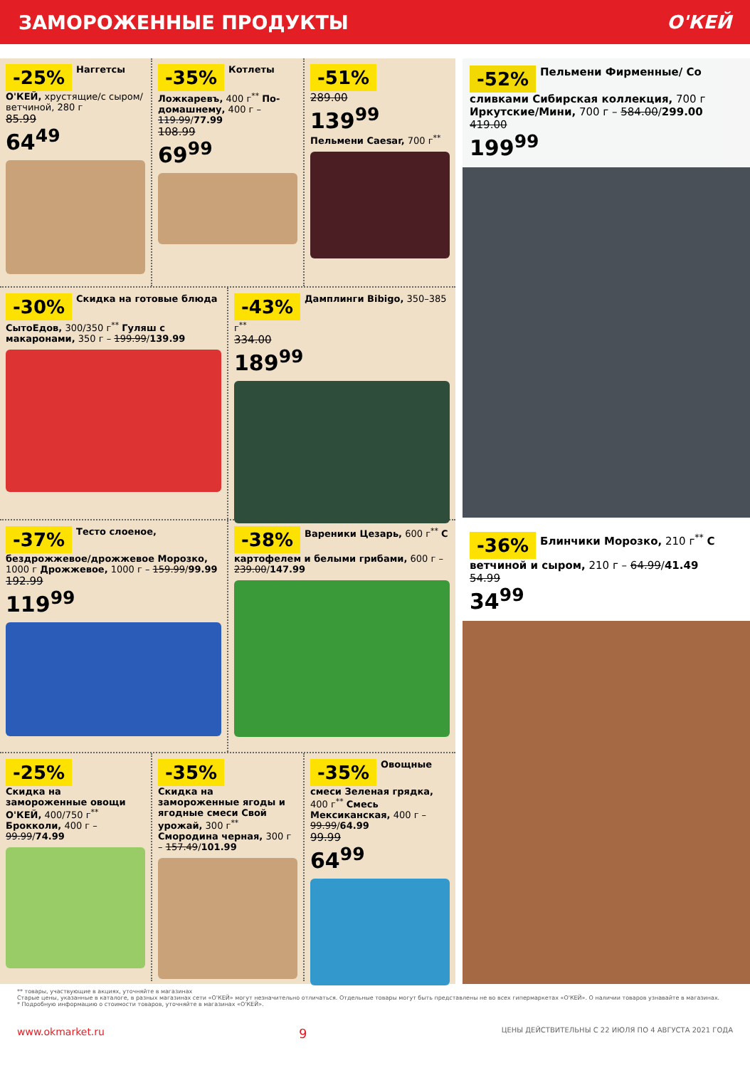ЗАМОРОЖЕННЫЕ ПРОДУКТЫ О'КЕЙ
-25% Наггетсы О'КЕЙ, хрустящие/с сыром/ ветчиной, 280 г
85.99
64<sup>49</sup>
-35% Котлеты Ложкаревъ, 400 г<sup>**</sup> По-домашнему, 400 г – 119.99/77.99
108.99
69<sup>99</sup>
-51%
289.00
139<sup>99</sup>
Пельмени Caesar, 700 г<sup>**</sup>
-30% Скидка на готовые блюда СытоЕдов, 300/350 г<sup>**</sup> Гуляш с макаронами, 350 г – 199.99/139.99
-43% Дамплинги Bibigo, 350–385 г<sup>**</sup>
334.00
189<sup>99</sup>
-37% Тесто слоеное, бездрожжевое/дрожжевое Морозко, 1000 г Дрожжевое, 1000 г – 159.99/99.99
192.99
119<sup>99</sup>
-38% Вареники Цезарь, 600 г<sup>**</sup> С картофелем и белыми грибами, 600 г – 239.00/147.99
-25%
Скидка на замороженные овощи О'КЕЙ, 400/750 г<sup>**</sup> Брокколи, 400 г – 99.99/74.99
-35%
Скидка на замороженные ягоды и ягодные смеси Свой урожай, 300 г<sup>**</sup> Смородина черная, 300 г – 157.49/101.99
-35% Овощные смеси Зеленая грядка, 400 г<sup>**</sup> Смесь Мексиканская, 400 г – 99.99/64.99
99.99
64<sup>99</sup>
-52% Пельмени Фирменные/ Со сливками Сибирская коллекция, 700 г Иркутские/Мини, 700 г – 584.00/299.00
419.00
199<sup>99</sup>
-36% Блинчики Морозко, 210 г<sup>**</sup> С ветчиной и сыром, 210 г – 64.99/41.49
54.99
34<sup>99</sup>
** товары, участвующие в акциях, уточняйте в магазинах
Старые цены, указанные в каталоге, в разных магазинах сети «О'КЕЙ» могут незначительно отличаться. Отдельные товары могут быть представлены не во всех гипермаркетах «О'КЕЙ». О наличии товаров узнавайте в магазинах.
* Подробную информацию о стоимости товаров, уточняйте в магазинах «О'КЕЙ».
www.okmarket.ru 9 ЦЕНЫ ДЕЙСТВИТЕЛЬНЫ С 22 ИЮЛЯ ПО 4 АВГУСТА 2021 ГОДА